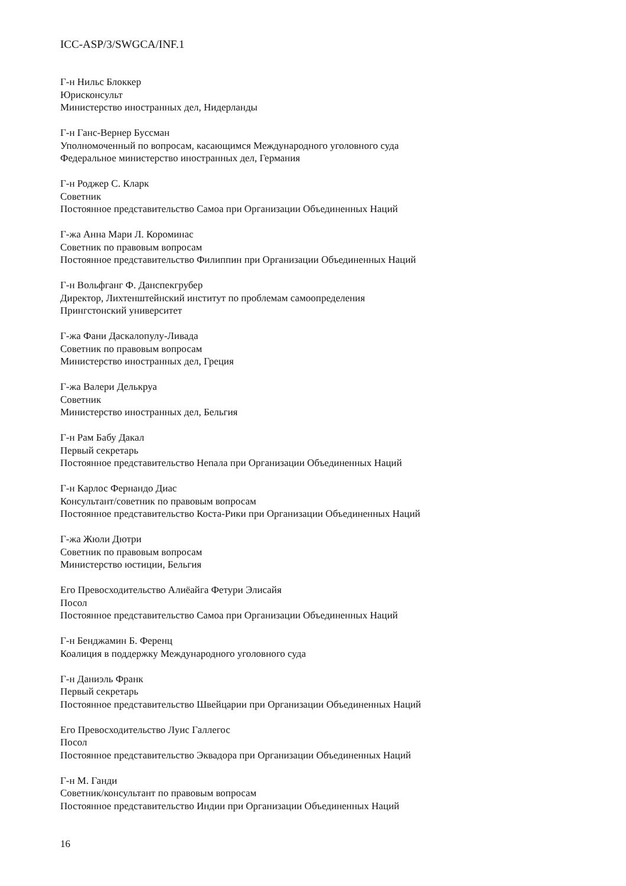ICC-ASP/3/SWGCA/INF.1
Г-н Нильс Блоккер
Юрисконсульт
Министерство иностранных дел, Нидерланды
Г-н Ганс-Вернер Буссман
Уполномоченный по вопросам, касающимся Международного уголовного суда
Федеральное министерство иностранных дел, Германия
Г-н Роджер С. Кларк
Советник
Постоянное представительство Самоа при Организации Объединенных Наций
Г-жа Анна Мари Л. Короминас
Советник по правовым вопросам
Постоянное представительство Филиппин при Организации Объединенных Наций
Г-н Вольфганг Ф. Данспекгрубер
Директор, Лихтенштейнский институт по проблемам самоопределения
Прингстонский университет
Г-жа Фани Даскалопулу-Ливада
Советник по правовым вопросам
Министерство иностранных дел, Греция
Г-жа Валери Делькруа
Советник
Министерство иностранных дел, Бельгия
Г-н Рам Бабу Дакал
Первый секретарь
Постоянное представительство Непала при Организации Объединенных Наций
Г-н Карлос Фернандо Диас
Консультант/советник по правовым вопросам
Постоянное представительство Коста-Рики при Организации Объединенных Наций
Г-жа Жюли Дютри
Советник по правовым вопросам
Министерство юстиции, Бельгия
Его Превосходительство Алиёайга Фетури Элисайя
Посол
Постоянное представительство Самоа при Организации Объединенных Наций
Г-н Бенджамин Б. Ференц
Коалиция в поддержку Международного уголовного суда
Г-н Даниэль Франк
Первый секретарь
Постоянное представительство Швейцарии при Организации Объединенных Наций
Его Превосходительство Луис Галлегос
Посол
Постоянное представительство Эквадора при Организации Объединенных Наций
Г-н М. Ганди
Советник/консультант по правовым вопросам
Постоянное представительство Индии при Организации Объединенных Наций
16